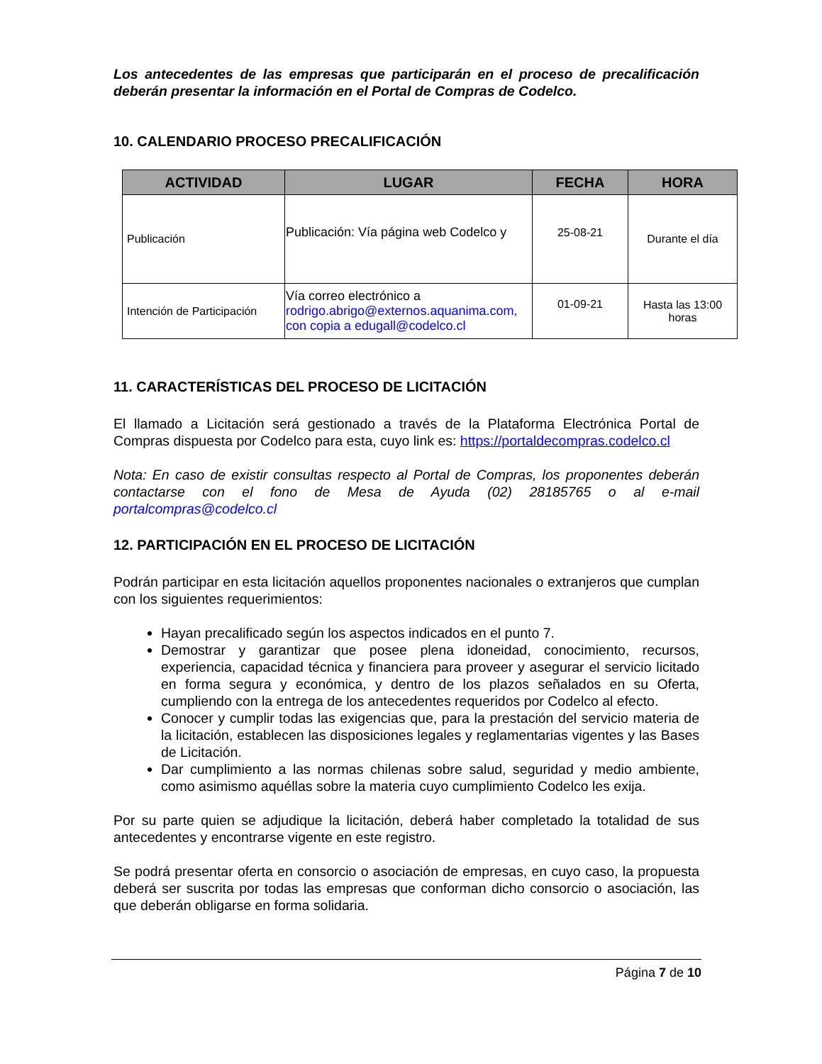Los antecedentes de las empresas que participarán en el proceso de precalificación deberán presentar la información en el Portal de Compras de Codelco.
10. CALENDARIO PROCESO PRECALIFICACIÓN
| ACTIVIDAD | LUGAR | FECHA | HORA |
| --- | --- | --- | --- |
| Publicación | Publicación: Vía página web Codelco y | 25-08-21 | Durante el día |
| Intención de Participación | Vía correo electrónico a rodrigo.abrigo@externos.aquanima.com, con copia a edugall@codelco.cl | 01-09-21 | Hasta las 13:00 horas |
11. CARACTERÍSTICAS DEL PROCESO DE LICITACIÓN
El llamado a Licitación será gestionado a través de la Plataforma Electrónica Portal de Compras dispuesta por Codelco para esta, cuyo link es: https://portaldecompras.codelco.cl
Nota: En caso de existir consultas respecto al Portal de Compras, los proponentes deberán contactarse con el fono de Mesa de Ayuda (02) 28185765 o al e-mail portalcompras@codelco.cl
12. PARTICIPACIÓN EN EL PROCESO DE LICITACIÓN
Podrán participar en esta licitación aquellos proponentes nacionales o extranjeros que cumplan con los siguientes requerimientos:
Hayan precalificado según los aspectos indicados en el punto 7.
Demostrar y garantizar que posee plena idoneidad, conocimiento, recursos, experiencia, capacidad técnica y financiera para proveer y asegurar el servicio licitado en forma segura y económica, y dentro de los plazos señalados en su Oferta, cumpliendo con la entrega de los antecedentes requeridos por Codelco al efecto.
Conocer y cumplir todas las exigencias que, para la prestación del servicio materia de la licitación, establecen las disposiciones legales y reglamentarias vigentes y las Bases de Licitación.
Dar cumplimiento a las normas chilenas sobre salud, seguridad y medio ambiente, como asimismo aquéllas sobre la materia cuyo cumplimiento Codelco les exija.
Por su parte quien se adjudique la licitación, deberá haber completado la totalidad de sus antecedentes y encontrarse vigente en este registro.
Se podrá presentar oferta en consorcio o asociación de empresas, en cuyo caso, la propuesta deberá ser suscrita por todas las empresas que conforman dicho consorcio o asociación, las que deberán obligarse en forma solidaria.
Página 7 de 10